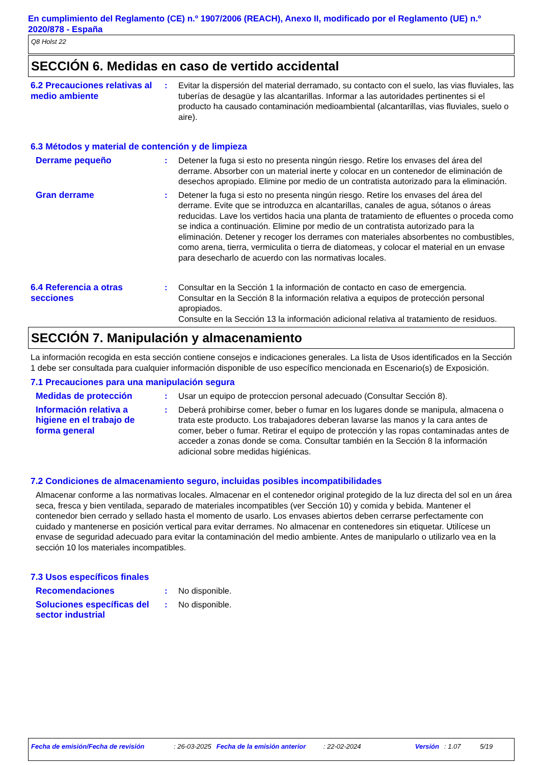En cumplimiento del Reglamento (CE) n.º 1907/2006 (REACH), Anexo II, modificado por el Reglamento (UE) n.º 2020/878 - España
Q8 Holst 22
SECCIÓN 6. Medidas en caso de vertido accidental
6.2 Precauciones relativas al medio ambiente
: Evitar la dispersión del material derramado, su contacto con el suelo, las vias fluviales, las tuberías de desagüe y las alcantarillas. Informar a las autoridades pertinentes si el producto ha causado contaminación medioambiental (alcantarillas, vias fluviales, suelo o aire).
6.3 Métodos y material de contención y de limpieza
Derrame pequeño : Detener la fuga si esto no presenta ningún riesgo. Retire los envases del área del derrame. Absorber con un material inerte y colocar en un contenedor de eliminación de desechos apropiado. Elimine por medio de un contratista autorizado para la eliminación.
Gran derrame : Detener la fuga si esto no presenta ningún riesgo. Retire los envases del área del derrame. Evite que se introduzca en alcantarillas, canales de agua, sótanos o áreas reducidas. Lave los vertidos hacia una planta de tratamiento de efluentes o proceda como se indica a continuación. Elimine por medio de un contratista autorizado para la eliminación. Detener y recoger los derrames con materiales absorbentes no combustibles, como arena, tierra, vermiculita o tierra de diatomeas, y colocar el material en un envase para desecharlo de acuerdo con las normativas locales.
6.4 Referencia a otras secciones
: Consultar en la Sección 1 la información de contacto en caso de emergencia.
Consultar en la Sección 8 la información relativa a equipos de protección personal apropiados.
Consulte en la Sección 13 la información adicional relativa al tratamiento de residuos.
SECCIÓN 7. Manipulación y almacenamiento
La información recogida en esta sección contiene consejos e indicaciones generales. La lista de Usos identificados en la Sección 1 debe ser consultada para cualquier información disponible de uso específico mencionada en Escenario(s) de Exposición.
7.1 Precauciones para una manipulación segura
Medidas de protección : Usar un equipo de proteccion personal adecuado (Consultar Sección 8).
Información relativa a higiene en el trabajo de forma general
: Deberá prohibirse comer, beber o fumar en los lugares donde se manipula, almacena o trata este producto. Los trabajadores deberan lavarse las manos y la cara antes de comer, beber o fumar. Retirar el equipo de protección y las ropas contaminadas antes de acceder a zonas donde se coma. Consultar también en la Sección 8 la información adicional sobre medidas higiénicas.
7.2 Condiciones de almacenamiento seguro, incluidas posibles incompatibilidades
Almacenar conforme a las normativas locales. Almacenar en el contenedor original protegido de la luz directa del sol en un área seca, fresca y bien ventilada, separado de materiales incompatibles (ver Sección 10) y comida y bebida. Mantener el contenedor bien cerrado y sellado hasta el momento de usarlo. Los envases abiertos deben cerrarse perfectamente con cuidado y mantenerse en posición vertical para evitar derrames. No almacenar en contenedores sin etiquetar. Utilícese un envase de seguridad adecuado para evitar la contaminación del medio ambiente. Antes de manipularlo o utilizarlo vea en la sección 10 los materiales incompatibles.
7.3 Usos específicos finales
Recomendaciones : No disponible.
Soluciones específicas del sector industrial
: No disponible.
Fecha de emisión/Fecha de revisión: 26-03-2025 Fecha de la emisión anterior: 22-02-2024 Versión: 1.07 5/19